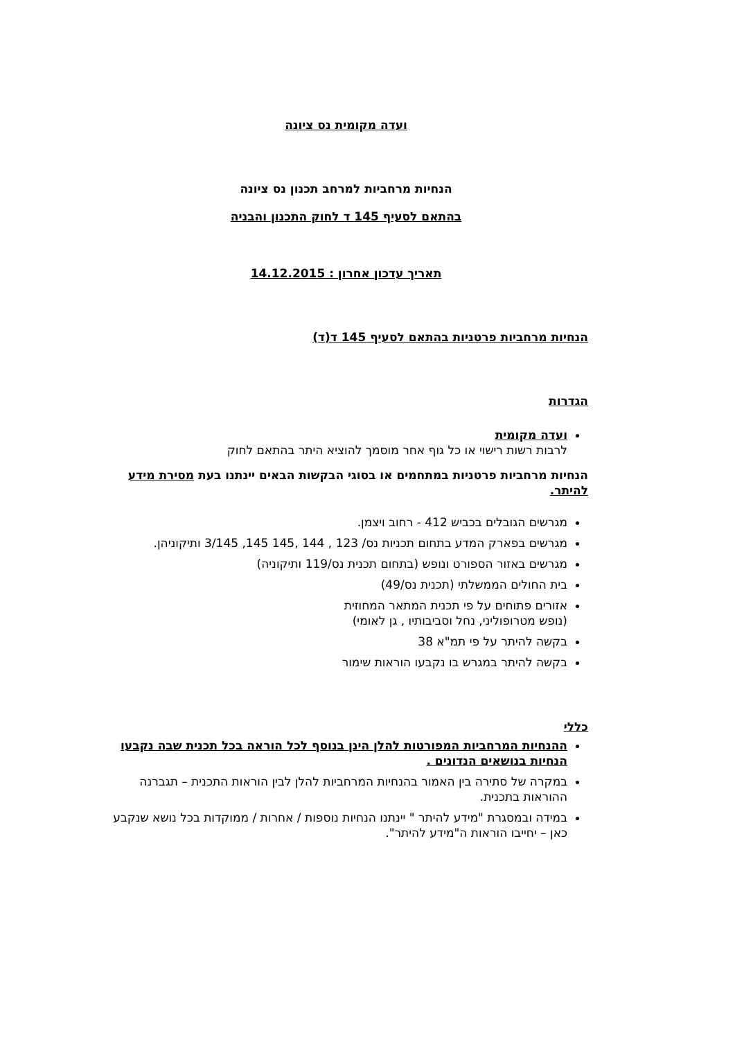ועדה מקומית נס ציונה
הנחיות מרחביות למרחב תכנון נס ציונה
בהתאם לסעיף 145 ד לחוק התכנון והבניה
תאריך עדכון אחרון : 14.12.2015
הנחיות מרחביות פרטניות בהתאם לסעיף 145 ד(ד)
הגדרות
ועדה מקומית
לרבות רשות רישוי או כל גוף אחר מוסמך להוציא היתר בהתאם לחוק
הנחיות מרחביות פרטניות במתחמים או בסוגי הבקשות הבאים יינתנו בעת מסירת מידע להיתר.
מגרשים הגובלים בכביש 412 - רחוב ויצמן.
מגרשים בפארק המדע בתחום תכניות נס/ 123 , 144 ,145 145, 3/145 ותיקוניהן.
מגרשים באזור הספורט ונופש (בתחום תכנית נס/119 ותיקוניה)
בית החולים הממשלתי (תכנית נס/49)
אזורים פתוחים על פי תכנית המתאר המחוזית
(נופש מטרופוליני, נחל וסביבותיו , גן לאומי)
בקשה להיתר על פי תמ"א 38
בקשה להיתר במגרש בו נקבעו הוראות שימור
כללי
ההנחיות המרחביות המפורטות להלן הינן בנוסף לכל הוראה בכל תכנית שבה נקבעו הנחיות בנושאים הנדונים .
במקרה של סתירה בין האמור בהנחיות המרחביות להלן לבין הוראות התכנית – תגברנה ההוראות בתכנית.
במידה ובמסגרת "מידע להיתר " יינתנו הנחיות נוספות / אחרות / ממוקדות בכל נושא שנקבע כאן – יחייבו הוראות ה"מידע להיתר".